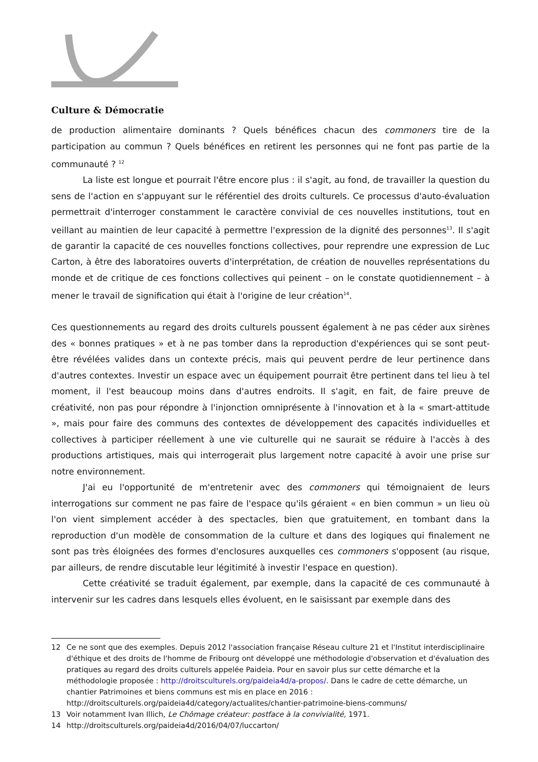Culture & Démocratie
de production alimentaire dominants ? Quels bénéfices chacun des commoners tire de la participation au commun ? Quels bénéfices en retirent les personnes qui ne font pas partie de la communauté ? <sup>12</sup>
La liste est longue et pourrait l'être encore plus : il s'agit, au fond, de travailler la question du sens de l'action en s'appuyant sur le référentiel des droits culturels. Ce processus d'auto-évaluation permettrait d'interroger constamment le caractère convivial de ces nouvelles institutions, tout en veillant au maintien de leur capacité à permettre l'expression de la dignité des personnes<sup>13</sup>. Il s'agit de garantir la capacité de ces nouvelles fonctions collectives, pour reprendre une expression de Luc Carton, à être des laboratoires ouverts d'interprétation, de création de nouvelles représentations du monde et de critique de ces fonctions collectives qui peinent – on le constate quotidiennement – à mener le travail de signification qui était à l'origine de leur création<sup>14</sup>.
Ces questionnements au regard des droits culturels poussent également à ne pas céder aux sirènes des « bonnes pratiques » et à ne pas tomber dans la reproduction d'expériences qui se sont peut-être révélées valides dans un contexte précis, mais qui peuvent perdre de leur pertinence dans d'autres contextes. Investir un espace avec un équipement pourrait être pertinent dans tel lieu à tel moment, il l'est beaucoup moins dans d'autres endroits. Il s'agit, en fait, de faire preuve de créativité, non pas pour répondre à l'injonction omniprésente à l'innovation et à la « smart-attitude », mais pour faire des communs des contextes de développement des capacités individuelles et collectives à participer réellement à une vie culturelle qui ne saurait se réduire à l'accès à des productions artistiques, mais qui interrogerait plus largement notre capacité à avoir une prise sur notre environnement.
J'ai eu l'opportunité de m'entretenir avec des commoners qui témoignaient de leurs interrogations sur comment ne pas faire de l'espace qu'ils géraient « en bien commun » un lieu où l'on vient simplement accéder à des spectacles, bien que gratuitement, en tombant dans la reproduction d'un modèle de consommation de la culture et dans des logiques qui finalement ne sont pas très éloignées des formes d'enclosures auxquelles ces commoners s'opposent (au risque, par ailleurs, de rendre discutable leur légitimité à investir l'espace en question).
Cette créativité se traduit également, par exemple, dans la capacité de ces communauté à intervenir sur les cadres dans lesquels elles évoluent, en le saisissant par exemple dans des
12 Ce ne sont que des exemples. Depuis 2012 l'association française Réseau culture 21 et l'Institut interdisciplinaire d'éthique et des droits de l'homme de Fribourg ont développé une méthodologie d'observation et d'évaluation des pratiques au regard des droits culturels appelée Paideia. Pour en savoir plus sur cette démarche et la méthodologie proposée : http://droitsculturels.org/paideia4d/a-propos/. Dans le cadre de cette démarche, un chantier Patrimoines et biens communs est mis en place en 2016 : http://droitsculturels.org/paideia4d/category/actualites/chantier-patrimoine-biens-communs/
13 Voir notamment Ivan Illich, Le Chômage créateur: postface à la convivialité, 1971.
14 http://droitsculturels.org/paideia4d/2016/04/07/luccarton/